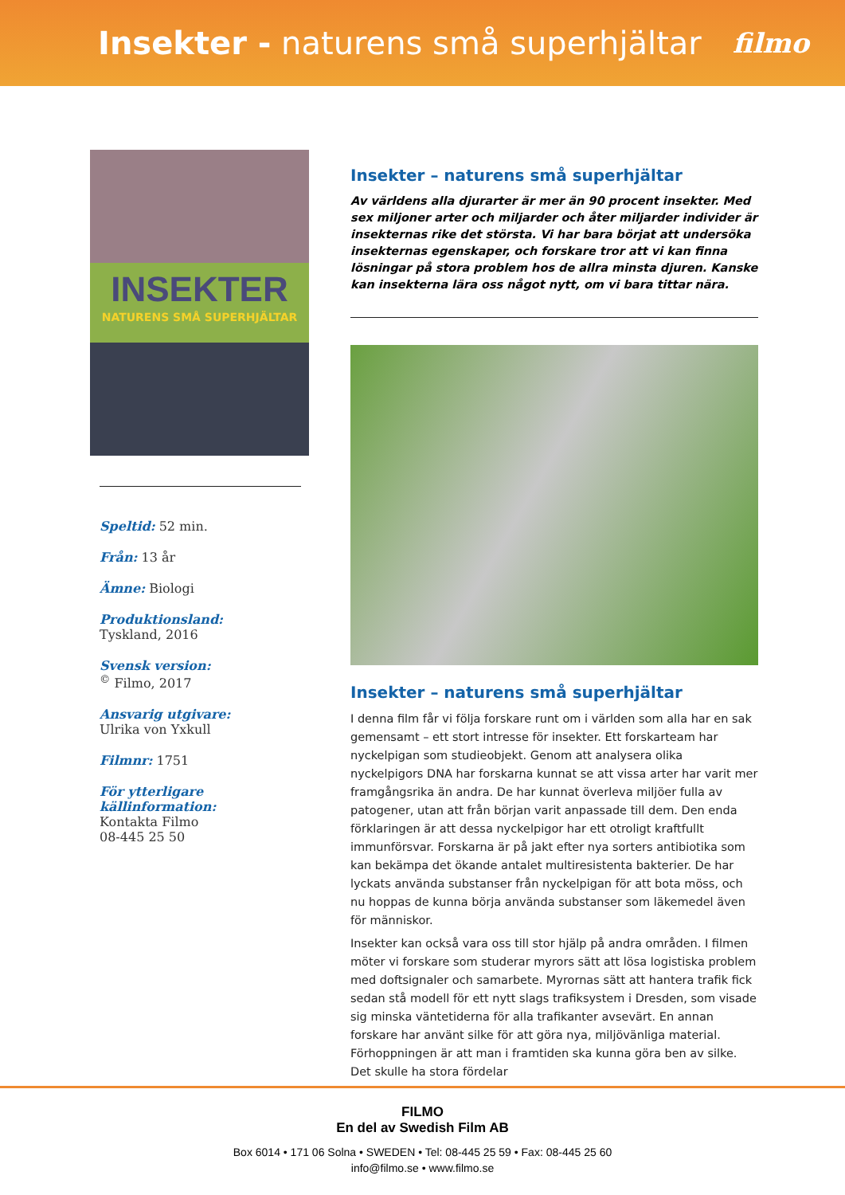Insekter - naturens små superhjältar
filmo
INSEKTER
NATURENS SMÅ SUPERHJÄLTAR
Speltid: 52 min.
Från: 13 år
Ämne: Biologi
Produktionsland:
Tyskland, 2016
Svensk version:
<sup>©</sup> Filmo, 2017
Ansvarig utgivare:
Ulrika von Yxkull
Filmnr: 1751
För ytterligare källinformation:
Kontakta Filmo
08-445 25 50
Insekter – naturens små superhjältar
Av världens alla djurarter är mer än 90 procent insekter. Med sex miljoner arter och miljarder och åter miljarder individer är insekternas rike det största. Vi har bara börjat att undersöka insekternas egenskaper, och forskare tror att vi kan finna lösningar på stora problem hos de allra minsta djuren. Kanske kan insekterna lära oss något nytt, om vi bara tittar nära.
Insekter – naturens små superhjältar
I denna film får vi följa forskare runt om i världen som alla har en sak gemensamt – ett stort intresse för insekter. Ett forskarteam har nyckelpigan som studieobjekt. Genom att analysera olika nyckelpigors DNA har forskarna kunnat se att vissa arter har varit mer framgångsrika än andra. De har kunnat överleva miljöer fulla av patogener, utan att från början varit anpassade till dem. Den enda förklaringen är att dessa nyckelpigor har ett otroligt kraftfullt immunförsvar. Forskarna är på jakt efter nya sorters antibiotika som kan bekämpa det ökande antalet multiresistenta bakterier. De har lyckats använda substanser från nyckelpigan för att bota möss, och nu hoppas de kunna börja använda substanser som läkemedel även för människor.
Insekter kan också vara oss till stor hjälp på andra områden. I filmen möter vi forskare som studerar myrors sätt att lösa logistiska problem med doftsignaler och samarbete. Myrornas sätt att hantera trafik fick sedan stå modell för ett nytt slags trafiksystem i Dresden, som visade sig minska väntetiderna för alla trafikanter avsevärt. En annan forskare har använt silke för att göra nya, miljövänliga material. Förhoppningen är att man i framtiden ska kunna göra ben av silke. Det skulle ha stora fördelar
FILMO
En del av Swedish Film AB
Box 6014 • 171 06 Solna • SWEDEN • Tel: 08-445 25 59 • Fax: 08-445 25 60
info@filmo.se • www.filmo.se